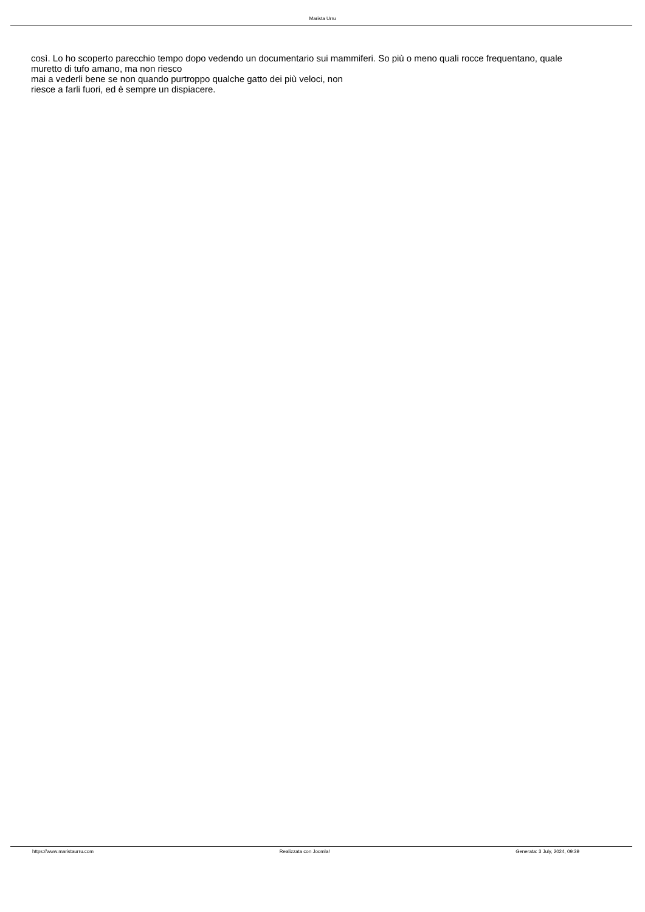Marista Urru
così. Lo ho scoperto parecchio tempo dopo vedendo un documentario sui mammiferi. So più o meno quali rocce frequentano, quale muretto di tufo amano, ma non riesco
mai a vederli bene se non quando purtroppo qualche gatto dei più veloci, non
riesce a farli fuori, ed è sempre un dispiacere.
https://www.maristaurru.com Realizzata con Joomla! Generata: 3 July, 2024, 09:39